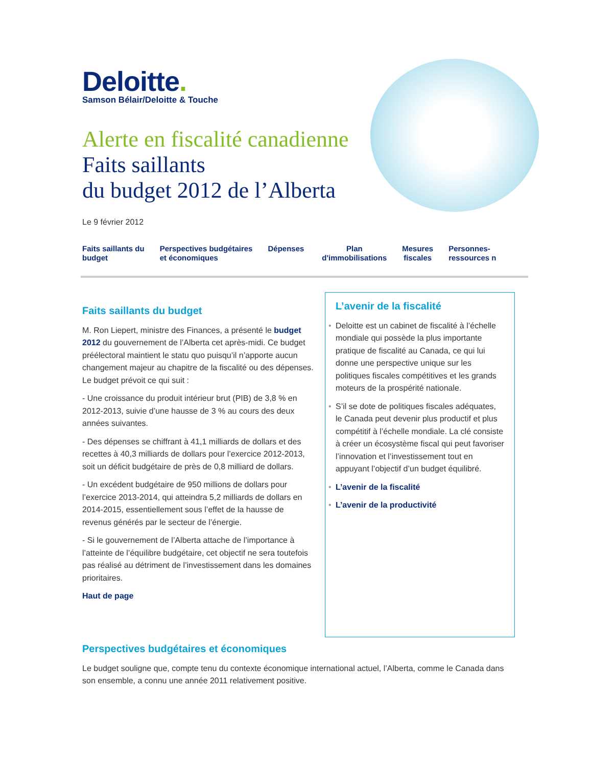Deloitte.
Samson Bélair/Deloitte & Touche
Alerte en fiscalité canadienne
Faits saillants
du budget 2012 de l’Alberta
Le 9 février 2012
Faits saillants du
budget
Perspectives budgétaires
et économiques
Dépenses Plan
d'immobilisations
Mesures
fiscales
Personnes-
ressources n
Faits saillants du budget
M. Ron Liepert, ministre des Finances, a présenté le budget 2012 du gouvernement de l’Alberta cet après-midi. Ce budget préélectoral maintient le statu quo puisqu’il n’apporte aucun changement majeur au chapitre de la fiscalité ou des dépenses. Le budget prévoit ce qui suit :
- Une croissance du produit intérieur brut (PIB) de 3,8 % en 2012-2013, suivie d’une hausse de 3 % au cours des deux années suivantes.
- Des dépenses se chiffrant à 41,1 milliards de dollars et des recettes à 40,3 milliards de dollars pour l’exercice 2012-2013, soit un déficit budgétaire de près de 0,8 milliard de dollars.
- Un excédent budgétaire de 950 millions de dollars pour l’exercice 2013-2014, qui atteindra 5,2 milliards de dollars en 2014-2015, essentiellement sous l’effet de la hausse de revenus générés par le secteur de l’énergie.
- Si le gouvernement de l’Alberta attache de l’importance à l’atteinte de l’équilibre budgétaire, cet objectif ne sera toutefois pas réalisé au détriment de l’investissement dans les domaines prioritaires.
Haut de page
L’avenir de la fiscalité
• Deloitte est un cabinet de fiscalité à l’échelle mondiale qui possède la plus importante pratique de fiscalité au Canada, ce qui lui donne une perspective unique sur les politiques fiscales compétitives et les grands moteurs de la prospérité nationale.
• S’il se dote de politiques fiscales adéquates, le Canada peut devenir plus productif et plus compétitif à l’échelle mondiale. La clé consiste à créer un écosystème fiscal qui peut favoriser l’innovation et l’investissement tout en appuyant l’objectif d’un budget équilibré.
• L’avenir de la fiscalité
• L’avenir de la productivité
Perspectives budgétaires et économiques
Le budget souligne que, compte tenu du contexte économique international actuel, l’Alberta, comme le Canada dans son ensemble, a connu une année 2011 relativement positive.